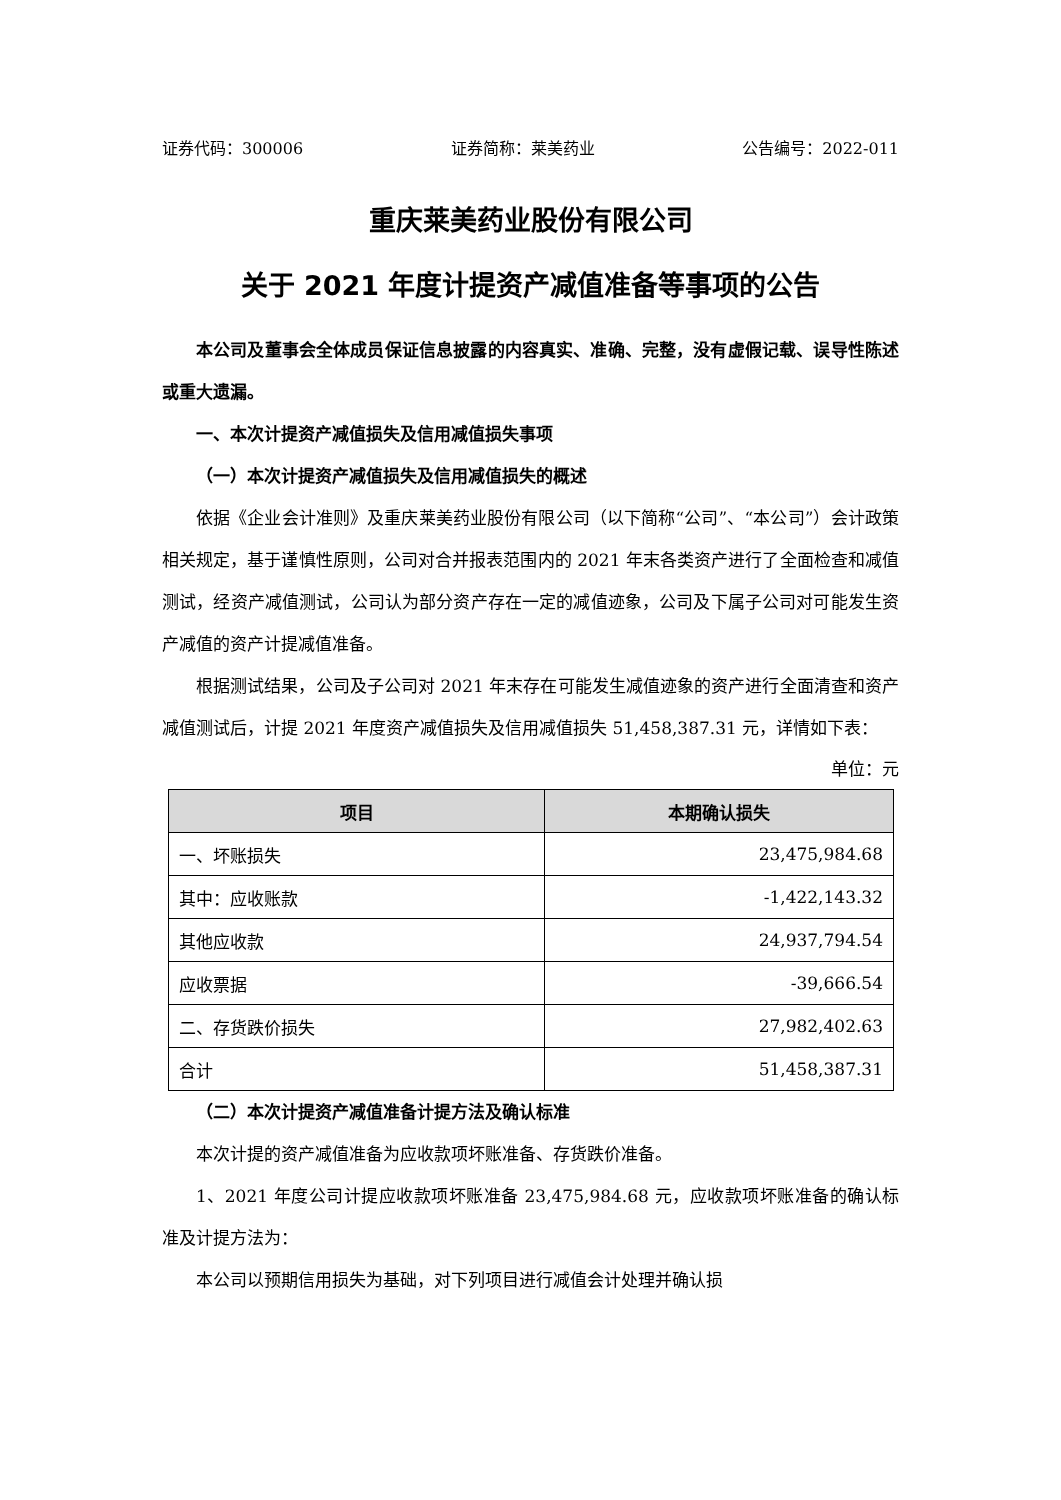证券代码：300006 证券简称：莱美药业 公告编号：2022-011
重庆莱美药业股份有限公司
关于 2021 年度计提资产减值准备等事项的公告
本公司及董事会全体成员保证信息披露的内容真实、准确、完整，没有虚假记载、误导性陈述或重大遗漏。
一、本次计提资产减值损失及信用减值损失事项
（一）本次计提资产减值损失及信用减值损失的概述
依据《企业会计准则》及重庆莱美药业股份有限公司（以下简称“公司”、“本公司”）会计政策相关规定，基于谨慎性原则，公司对合并报表范围内的 2021 年末各类资产进行了全面检查和减值测试，经资产减值测试，公司认为部分资产存在一定的减值迹象，公司及下属子公司对可能发生资产减值的资产计提减值准备。
根据测试结果，公司及子公司对 2021 年末存在可能发生减值迹象的资产进行全面清查和资产减值测试后，计提 2021 年度资产减值损失及信用减值损失 51,458,387.31 元，详情如下表：
单位：元
| 项目 | 本期确认损失 |
| --- | --- |
| 一、坏账损失 | 23,475,984.68 |
| 其中：应收账款 | -1,422,143.32 |
| 其他应收款 | 24,937,794.54 |
| 应收票据 | -39,666.54 |
| 二、存货跌价损失 | 27,982,402.63 |
| 合计 | 51,458,387.31 |
（二）本次计提资产减值准备计提方法及确认标准
本次计提的资产减值准备为应收款项坏账准备、存货跌价准备。
1、2021 年度公司计提应收款项坏账准备 23,475,984.68 元，应收款项坏账准备的确认标准及计提方法为：
本公司以预期信用损失为基础，对下列项目进行减值会计处理并确认损